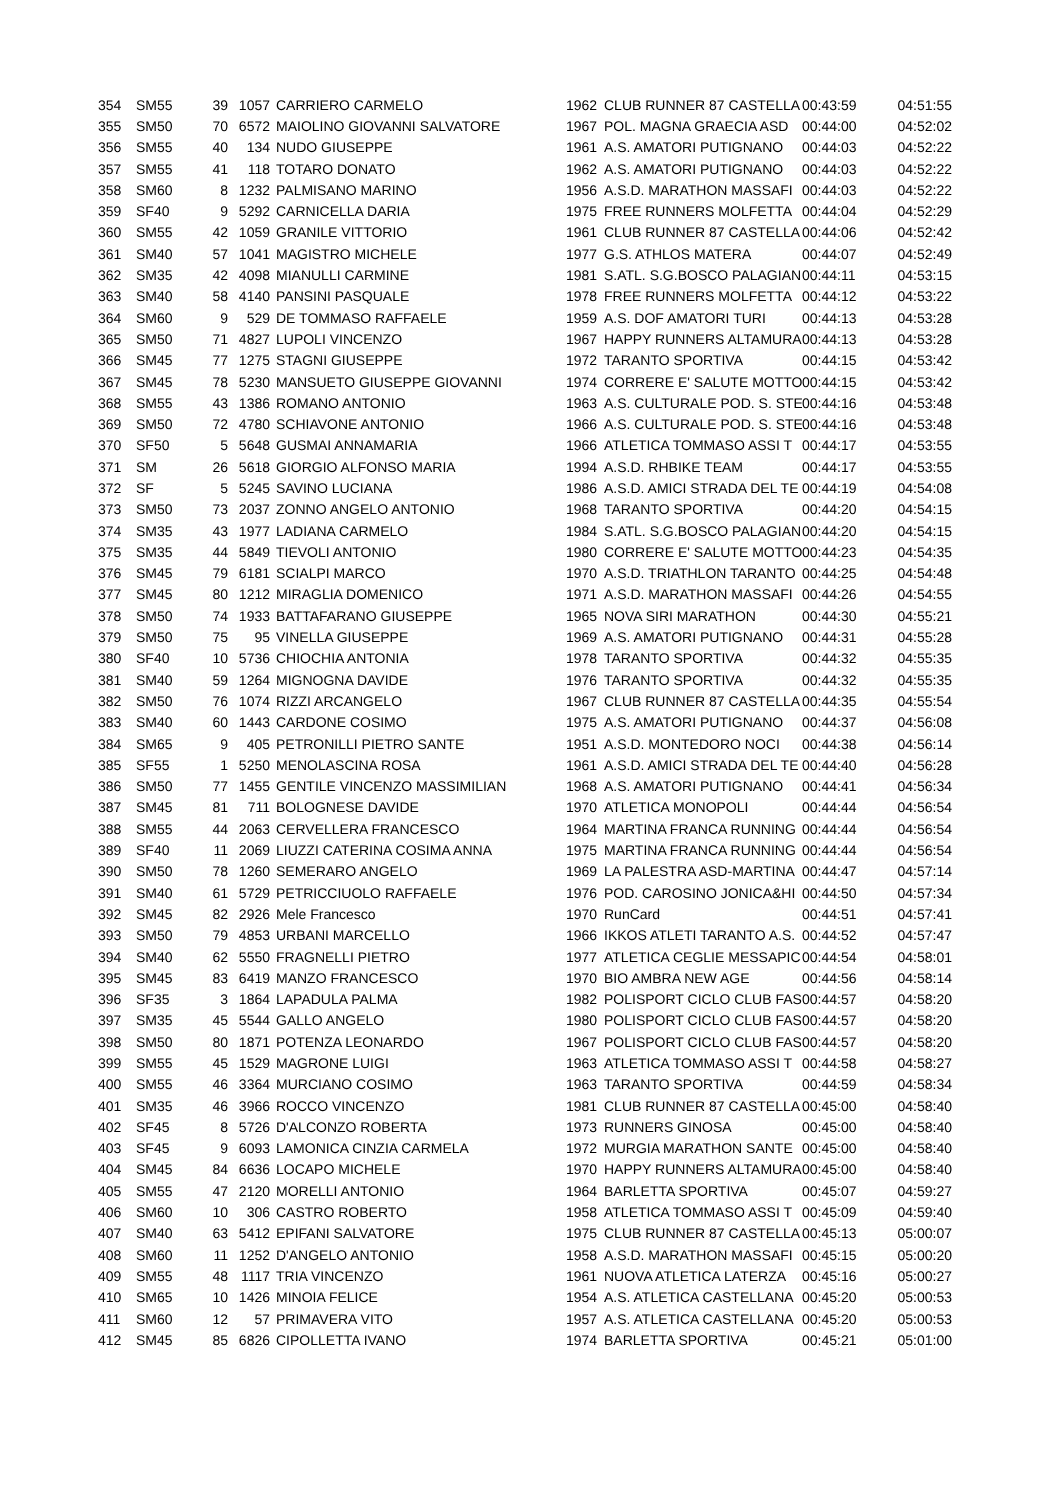| 354 | SM55 | 39 | 1057 | CARRIERO CARMELO | 1962 | CLUB RUNNER 87 CASTELLA | 00:43:59 | 04:51:55 |
| 355 | SM50 | 70 | 6572 | MAIOLINO GIOVANNI SALVATORE | 1967 | POL. MAGNA GRAECIA ASD | 00:44:00 | 04:52:02 |
| 356 | SM55 | 40 | 134 | NUDO GIUSEPPE | 1961 | A.S. AMATORI PUTIGNANO | 00:44:03 | 04:52:22 |
| 357 | SM55 | 41 | 118 | TOTARO DONATO | 1962 | A.S. AMATORI PUTIGNANO | 00:44:03 | 04:52:22 |
| 358 | SM60 | 8 | 1232 | PALMISANO MARINO | 1956 | A.S.D. MARATHON MASSAFI | 00:44:03 | 04:52:22 |
| 359 | SF40 | 9 | 5292 | CARNICELLA DARIA | 1975 | FREE RUNNERS MOLFETTA | 00:44:04 | 04:52:29 |
| 360 | SM55 | 42 | 1059 | GRANILE VITTORIO | 1961 | CLUB RUNNER 87 CASTELLA | 00:44:06 | 04:52:42 |
| 361 | SM40 | 57 | 1041 | MAGISTRO MICHELE | 1977 | G.S. ATHLOS MATERA | 00:44:07 | 04:52:49 |
| 362 | SM35 | 42 | 4098 | MIANULLI CARMINE | 1981 | S.ATL. S.G.BOSCO PALAGIAN | 00:44:11 | 04:53:15 |
| 363 | SM40 | 58 | 4140 | PANSINI PASQUALE | 1978 | FREE RUNNERS MOLFETTA | 00:44:12 | 04:53:22 |
| 364 | SM60 | 9 | 529 | DE TOMMASO RAFFAELE | 1959 | A.S. DOF AMATORI TURI | 00:44:13 | 04:53:28 |
| 365 | SM50 | 71 | 4827 | LUPOLI VINCENZO | 1967 | HAPPY RUNNERS ALTAMURA | 00:44:13 | 04:53:28 |
| 366 | SM45 | 77 | 1275 | STAGNI GIUSEPPE | 1972 | TARANTO SPORTIVA | 00:44:15 | 04:53:42 |
| 367 | SM45 | 78 | 5230 | MANSUETO GIUSEPPE GIOVANNI | 1974 | CORRERE E' SALUTE MOTTO | 00:44:15 | 04:53:42 |
| 368 | SM55 | 43 | 1386 | ROMANO ANTONIO | 1963 | A.S. CULTURALE POD. S. STE | 00:44:16 | 04:53:48 |
| 369 | SM50 | 72 | 4780 | SCHIAVONE ANTONIO | 1966 | A.S. CULTURALE POD. S. STE | 00:44:16 | 04:53:48 |
| 370 | SF50 | 5 | 5648 | GUSMAI ANNAMARIA | 1966 | ATLETICA TOMMASO ASSI T | 00:44:17 | 04:53:55 |
| 371 | SM | 26 | 5618 | GIORGIO ALFONSO MARIA | 1994 | A.S.D. RHBIKE TEAM | 00:44:17 | 04:53:55 |
| 372 | SF | 5 | 5245 | SAVINO LUCIANA | 1986 | A.S.D. AMICI STRADA DEL TE | 00:44:19 | 04:54:08 |
| 373 | SM50 | 73 | 2037 | ZONNO ANGELO ANTONIO | 1968 | TARANTO SPORTIVA | 00:44:20 | 04:54:15 |
| 374 | SM35 | 43 | 1977 | LADIANA CARMELO | 1984 | S.ATL. S.G.BOSCO PALAGIAN | 00:44:20 | 04:54:15 |
| 375 | SM35 | 44 | 5849 | TIEVOLI ANTONIO | 1980 | CORRERE E' SALUTE MOTTO | 00:44:23 | 04:54:35 |
| 376 | SM45 | 79 | 6181 | SCIALPI MARCO | 1970 | A.S.D. TRIATHLON TARANTO | 00:44:25 | 04:54:48 |
| 377 | SM45 | 80 | 1212 | MIRAGLIA DOMENICO | 1971 | A.S.D. MARATHON MASSAFI | 00:44:26 | 04:54:55 |
| 378 | SM50 | 74 | 1933 | BATTAFARANO GIUSEPPE | 1965 | NOVA SIRI MARATHON | 00:44:30 | 04:55:21 |
| 379 | SM50 | 75 | 95 | VINELLA GIUSEPPE | 1969 | A.S. AMATORI PUTIGNANO | 00:44:31 | 04:55:28 |
| 380 | SF40 | 10 | 5736 | CHIOCHIA ANTONIA | 1978 | TARANTO SPORTIVA | 00:44:32 | 04:55:35 |
| 381 | SM40 | 59 | 1264 | MIGNOGNA DAVIDE | 1976 | TARANTO SPORTIVA | 00:44:32 | 04:55:35 |
| 382 | SM50 | 76 | 1074 | RIZZI ARCANGELO | 1967 | CLUB RUNNER 87 CASTELLA | 00:44:35 | 04:55:54 |
| 383 | SM40 | 60 | 1443 | CARDONE COSIMO | 1975 | A.S. AMATORI PUTIGNANO | 00:44:37 | 04:56:08 |
| 384 | SM65 | 9 | 405 | PETRONILLI PIETRO SANTE | 1951 | A.S.D. MONTEDORO NOCI | 00:44:38 | 04:56:14 |
| 385 | SF55 | 1 | 5250 | MENOLASCINA ROSA | 1961 | A.S.D. AMICI STRADA DEL TE | 00:44:40 | 04:56:28 |
| 386 | SM50 | 77 | 1455 | GENTILE VINCENZO MASSIMILIAN | 1968 | A.S. AMATORI PUTIGNANO | 00:44:41 | 04:56:34 |
| 387 | SM45 | 81 | 711 | BOLOGNESE DAVIDE | 1970 | ATLETICA MONOPOLI | 00:44:44 | 04:56:54 |
| 388 | SM55 | 44 | 2063 | CERVELLERA FRANCESCO | 1964 | MARTINA FRANCA RUNNING | 00:44:44 | 04:56:54 |
| 389 | SF40 | 11 | 2069 | LIUZZI CATERINA COSIMA ANNA | 1975 | MARTINA FRANCA RUNNING | 00:44:44 | 04:56:54 |
| 390 | SM50 | 78 | 1260 | SEMERARO ANGELO | 1969 | LA PALESTRA ASD-MARTINA | 00:44:47 | 04:57:14 |
| 391 | SM40 | 61 | 5729 | PETRICCIUOLO RAFFAELE | 1976 | POD. CAROSINO JONICA&HI | 00:44:50 | 04:57:34 |
| 392 | SM45 | 82 | 2926 | Mele Francesco | 1970 | RunCard | 00:44:51 | 04:57:41 |
| 393 | SM50 | 79 | 4853 | URBANI MARCELLO | 1966 | IKKOS ATLETI TARANTO A.S. | 00:44:52 | 04:57:47 |
| 394 | SM40 | 62 | 5550 | FRAGNELLI PIETRO | 1977 | ATLETICA CEGLIE MESSAPIC | 00:44:54 | 04:58:01 |
| 395 | SM45 | 83 | 6419 | MANZO FRANCESCO | 1970 | BIO AMBRA NEW AGE | 00:44:56 | 04:58:14 |
| 396 | SF35 | 3 | 1864 | LAPADULA PALMA | 1982 | POLISPORT CICLO CLUB FAS | 00:44:57 | 04:58:20 |
| 397 | SM35 | 45 | 5544 | GALLO ANGELO | 1980 | POLISPORT CICLO CLUB FAS | 00:44:57 | 04:58:20 |
| 398 | SM50 | 80 | 1871 | POTENZA LEONARDO | 1967 | POLISPORT CICLO CLUB FAS | 00:44:57 | 04:58:20 |
| 399 | SM55 | 45 | 1529 | MAGRONE LUIGI | 1963 | ATLETICA TOMMASO ASSI T | 00:44:58 | 04:58:27 |
| 400 | SM55 | 46 | 3364 | MURCIANO COSIMO | 1963 | TARANTO SPORTIVA | 00:44:59 | 04:58:34 |
| 401 | SM35 | 46 | 3966 | ROCCO VINCENZO | 1981 | CLUB RUNNER 87 CASTELLA | 00:45:00 | 04:58:40 |
| 402 | SF45 | 8 | 5726 | D'ALCONZO ROBERTA | 1973 | RUNNERS GINOSA | 00:45:00 | 04:58:40 |
| 403 | SF45 | 9 | 6093 | LAMONICA CINZIA CARMELA | 1972 | MURGIA MARATHON SANTE | 00:45:00 | 04:58:40 |
| 404 | SM45 | 84 | 6636 | LOCAPO MICHELE | 1970 | HAPPY RUNNERS ALTAMURA | 00:45:00 | 04:58:40 |
| 405 | SM55 | 47 | 2120 | MORELLI ANTONIO | 1964 | BARLETTA SPORTIVA | 00:45:07 | 04:59:27 |
| 406 | SM60 | 10 | 306 | CASTRO ROBERTO | 1958 | ATLETICA TOMMASO ASSI T | 00:45:09 | 04:59:40 |
| 407 | SM40 | 63 | 5412 | EPIFANI SALVATORE | 1975 | CLUB RUNNER 87 CASTELLA | 00:45:13 | 05:00:07 |
| 408 | SM60 | 11 | 1252 | D'ANGELO ANTONIO | 1958 | A.S.D. MARATHON MASSAFI | 00:45:15 | 05:00:20 |
| 409 | SM55 | 48 | 1117 | TRIA VINCENZO | 1961 | NUOVA ATLETICA LATERZA | 00:45:16 | 05:00:27 |
| 410 | SM65 | 10 | 1426 | MINOIA FELICE | 1954 | A.S. ATLETICA CASTELLANA | 00:45:20 | 05:00:53 |
| 411 | SM60 | 12 | 57 | PRIMAVERA VITO | 1957 | A.S. ATLETICA CASTELLANA | 00:45:20 | 05:00:53 |
| 412 | SM45 | 85 | 6826 | CIPOLLETTA IVANO | 1974 | BARLETTA SPORTIVA | 00:45:21 | 05:01:00 |